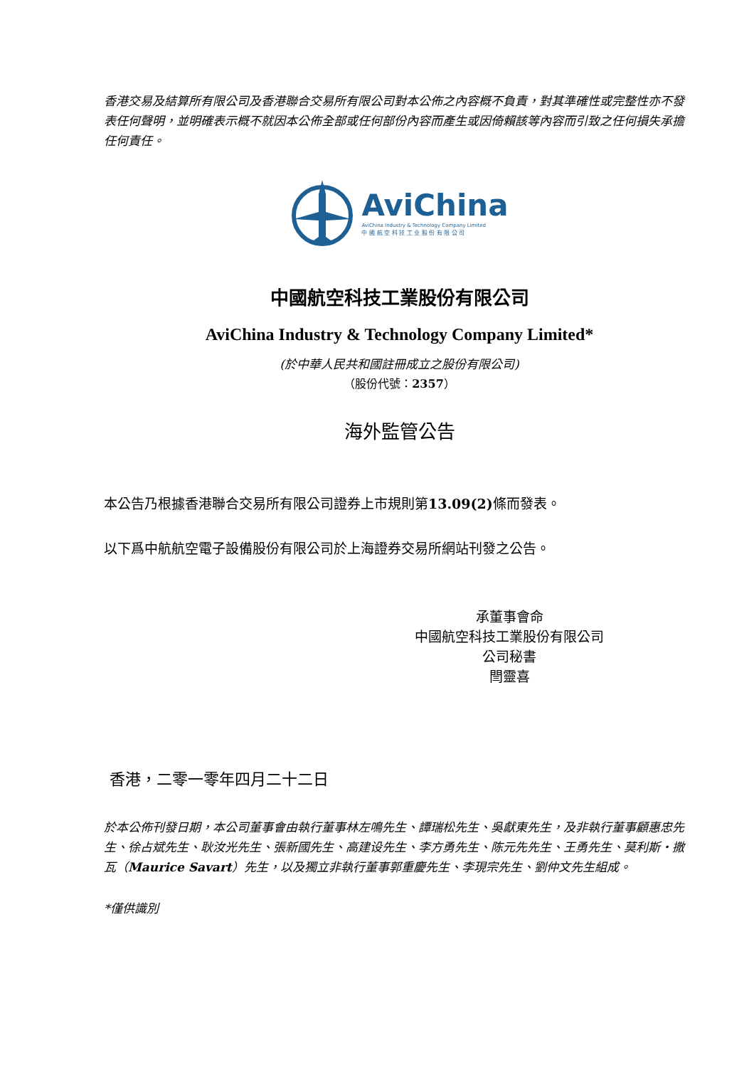香港交易及結算所有限公司及香港聯合交易所有限公司對本公佈之內容概不負責，對其準確性或完整性亦不發表任何聲明，並明確表示概不就因本公佈全部或任何部份內容而產生或因倚賴該等內容而引致之任何損失承擔任何責任。
AviChina
AviChina Industry & Technology Company Limited
中 國 航 空 科 技 工 业 股 份 有 限 公 司
中國航空科技工業股份有限公司
AviChina Industry & Technology Company Limited*
(於中華人民共和國註冊成立之股份有限公司)
（股份代號：2357）
海外監管公告
本公告乃根據香港聯合交易所有限公司證券上市規則第13.09(2) 條而發表。
以下爲中航航空電子設備股份有限公司於上海證券交易所網站刊發之公告。
承董事會命
中國航空科技工業股份有限公司
公司秘書
閆靈喜
香港，二零一零年四月二十二日
於本公佈刊發日期，本公司董事會由執行董事林左鳴先生、譚瑞松先生、吳獻東先生，及非執行董事顧惠忠先生、徐占斌先生、耿汝光先生、張新國先生、高建设先生、李方勇先生、陈元先先生、王勇先生、莫利斯・撒瓦（Maurice Savart）先生，以及獨立非執行董事郭重慶先生、李現宗先生、劉仲文先生組成。
*僅供識別